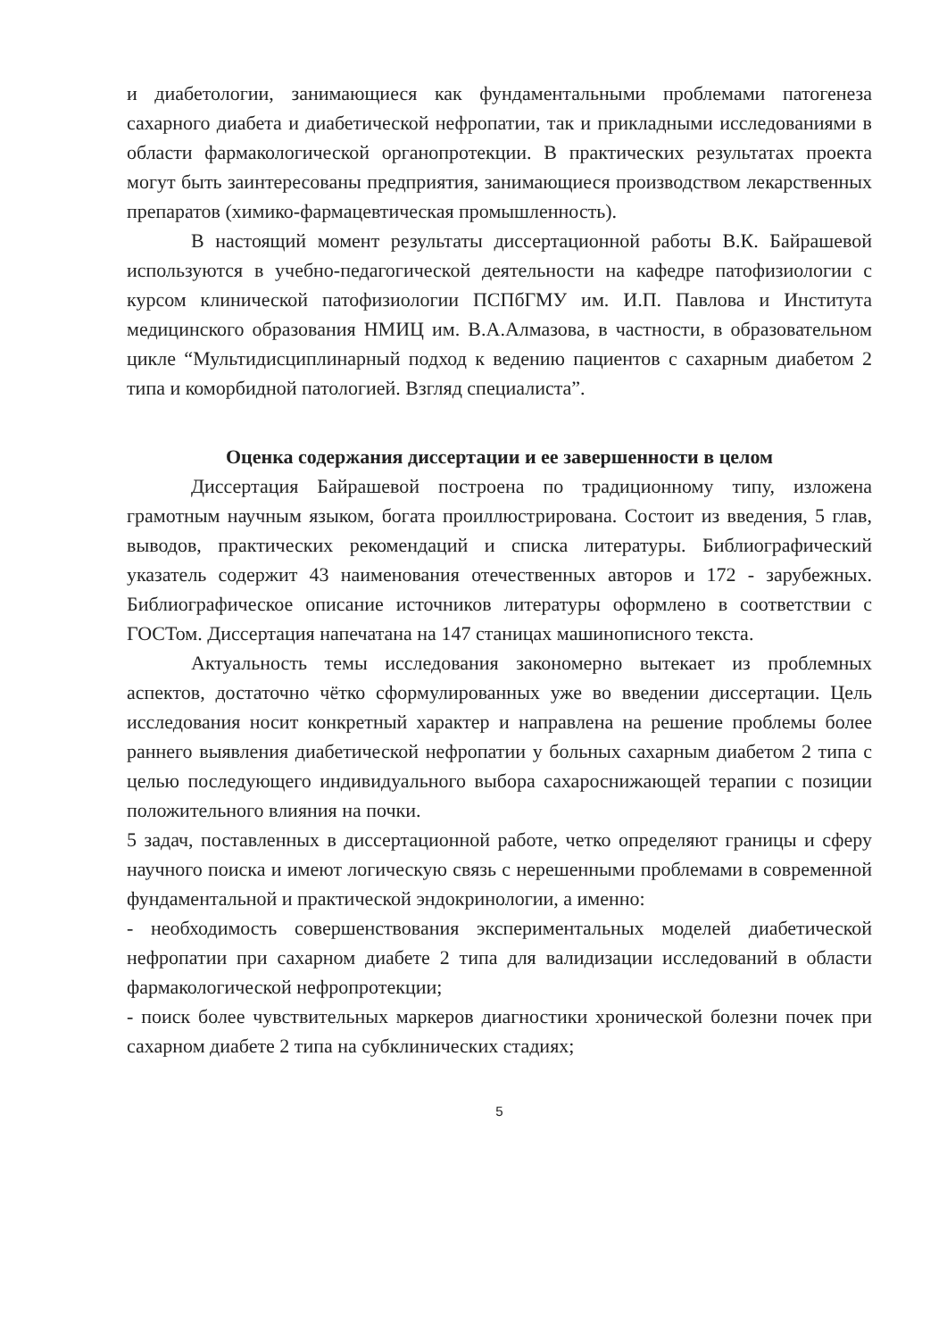и диабетологии, занимающиеся как фундаментальными проблемами патогенеза сахарного диабета и диабетической нефропатии, так и прикладными исследованиями в области фармакологической органопротекции. В практических результатах проекта могут быть заинтересованы предприятия, занимающиеся производством лекарственных препаратов (химико-фармацевтическая промышленность).
В настоящий момент результаты диссертационной работы В.К. Байрашевой используются в учебно-педагогической деятельности на кафедре патофизиологии с курсом клинической патофизиологии ПСПбГМУ им. И.П. Павлова и Института медицинского образования НМИЦ им. В.А.Алмазова, в частности, в образовательном цикле “Мультидисциплинарный подход к ведению пациентов с сахарным диабетом 2 типа и коморбидной патологией. Взгляд специалиста”.
Оценка содержания диссертации и ее завершенности в целом
Диссертация Байрашевой построена по традиционному типу, изложена грамотным научным языком, богата проиллюстрирована. Состоит из введения, 5 глав, выводов, практических рекомендаций и списка литературы. Библиографический указатель содержит 43 наименования отечественных авторов и 172 - зарубежных. Библиографическое описание источников литературы оформлено в соответствии с ГОСТом. Диссертация напечатана на 147 станицах машинописного текста.
Актуальность темы исследования закономерно вытекает из проблемных аспектов, достаточно чётко сформулированных уже во введении диссертации. Цель исследования носит конкретный характер и направлена на решение проблемы более раннего выявления диабетической нефропатии у больных сахарным диабетом 2 типа с целью последующего индивидуального выбора сахароснижающей терапии с позиции положительного влияния на почки.
5 задач, поставленных в диссертационной работе, четко определяют границы и сферу научного поиска и имеют логическую связь с нерешенными проблемами в современной фундаментальной и практической эндокринологии, а именно:
- необходимость совершенствования экспериментальных моделей диабетической нефропатии при сахарном диабете 2 типа для валидизации исследований в области фармакологической нефропротекции;
- поиск более чувствительных маркеров диагностики хронической болезни почек при сахарном диабете 2 типа на субклинических стадиях;
5